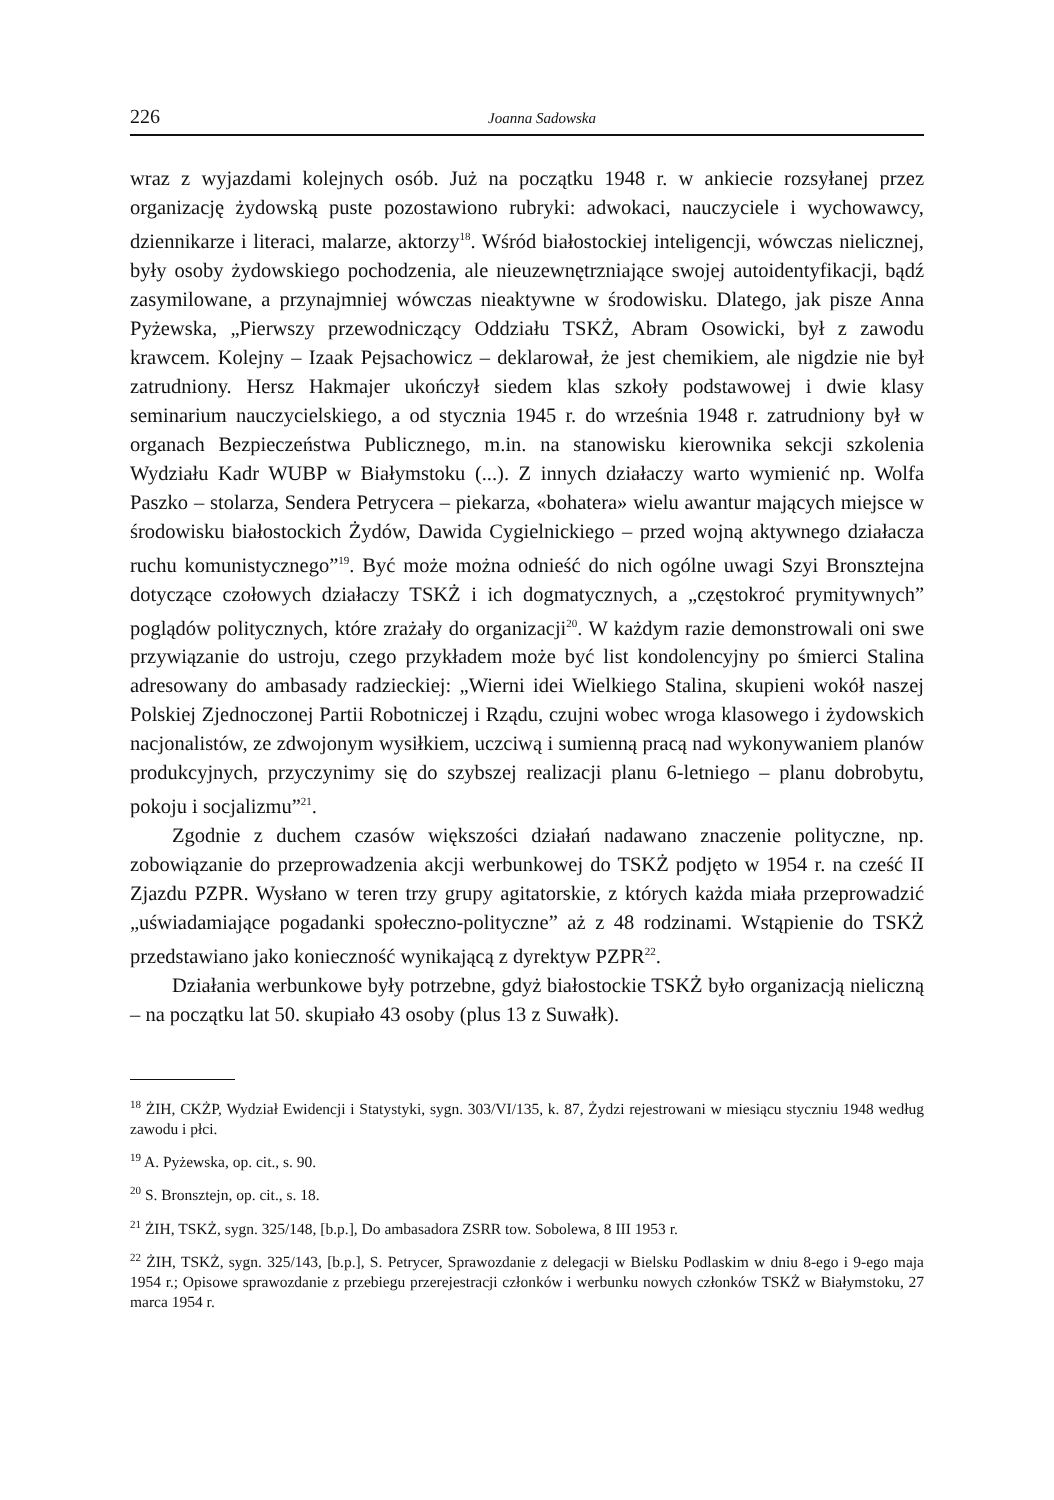226 Joanna Sadowska
wraz z wyjazdami kolejnych osób. Już na początku 1948 r. w ankiecie rozsyłanej przez organizację żydowską puste pozostawiono rubryki: adwokaci, nauczyciele i wychowawcy, dziennikarze i literaci, malarze, aktorzy<sup>18</sup>. Wśród białostockiej inteligencji, wówczas nielicznej, były osoby żydowskiego pochodzenia, ale nieuzewnętrzniające swojej autoidentyfikacji, bądź zasymilowane, a przynajmniej wówczas nieaktywne w środowisku. Dlatego, jak pisze Anna Pyżewska, „Pierwszy przewodniczący Oddziału TSKŻ, Abram Osowicki, był z zawodu krawcem. Kolejny – Izaak Pejsachowicz – deklarował, że jest chemikiem, ale nigdzie nie był zatrudniony. Hersz Hakmajer ukończył siedem klas szkoły podstawowej i dwie klasy seminarium nauczycielskiego, a od stycznia 1945 r. do września 1948 r. zatrudniony był w organach Bezpieczeństwa Publicznego, m.in. na stanowisku kierownika sekcji szkolenia Wydziału Kadr WUBP w Białymstoku (...). Z innych działaczy warto wymienić np. Wolfa Paszko – stolarza, Sendera Petrycera – piekarza, «bohatera» wielu awantur mających miejsce w środowisku białostockich Żydów, Dawida Cygielnickiego – przed wojną aktywnego działacza ruchu komunistycznego”<sup>19</sup>. Być może można odnieść do nich ogólne uwagi Szyi Bronsztejna dotyczące czołowych działaczy TSKŻ i ich dogmatycznych, a „częstokroć prymitywnych” poglądów politycznych, które zrażały do organizacji<sup>20</sup>. W każdym razie demonstrowali oni swe przywiązanie do ustroju, czego przykładem może być list kondolencyjny po śmierci Stalina adresowany do ambasady radzieckiej: „Wierni idei Wielkiego Stalina, skupieni wokół naszej Polskiej Zjednoczonej Partii Robotniczej i Rządu, czujni wobec wroga klasowego i żydowskich nacjonalistów, ze zdwojonym wysiłkiem, uczciwą i sumienną pracą nad wykonywaniem planów produkcyjnych, przyczynimy się do szybszej realizacji planu 6-letniego – planu dobrobytu, pokoju i socjalizmu”<sup>21</sup>.
Zgodnie z duchem czasów większości działań nadawano znaczenie polityczne, np. zobowiązanie do przeprowadzenia akcji werbunkowej do TSKŻ podjęto w 1954 r. na cześć II Zjazdu PZPR. Wysłano w teren trzy grupy agitatorskie, z których każda miała przeprowadzić „uświadamiające pogadanki społeczno-polityczne” aż z 48 rodzinami. Wstąpienie do TSKŻ przedstawiano jako konieczność wynikającą z dyrektyw PZPR<sup>22</sup>.
Działania werbunkowe były potrzebne, gdyż białostockie TSKŻ było organizacją nieliczną – na początku lat 50. skupiało 43 osoby (plus 13 z Suwałk).
<sup>18</sup> ŻIH, CKŻP, Wydział Ewidencji i Statystyki, sygn. 303/VI/135, k. 87, Żydzi rejestrowani w miesiącu styczniu 1948 według zawodu i płci.
<sup>19</sup> A. Pyżewska, op. cit., s. 90.
<sup>20</sup> S. Bronsztejn, op. cit., s. 18.
<sup>21</sup> ŻIH, TSKŻ, sygn. 325/148, [b.p.], Do ambasadora ZSRR tow. Sobolewa, 8 III 1953 r.
<sup>22</sup> ŻIH, TSKŻ, sygn. 325/143, [b.p.], S. Petrycer, Sprawozdanie z delegacji w Bielsku Podlaskim w dniu 8-ego i 9-ego maja 1954 r.; Opisowe sprawozdanie z przebiegu przerejestracji członków i werbunku nowych członków TSKŻ w Białymstoku, 27 marca 1954 r.